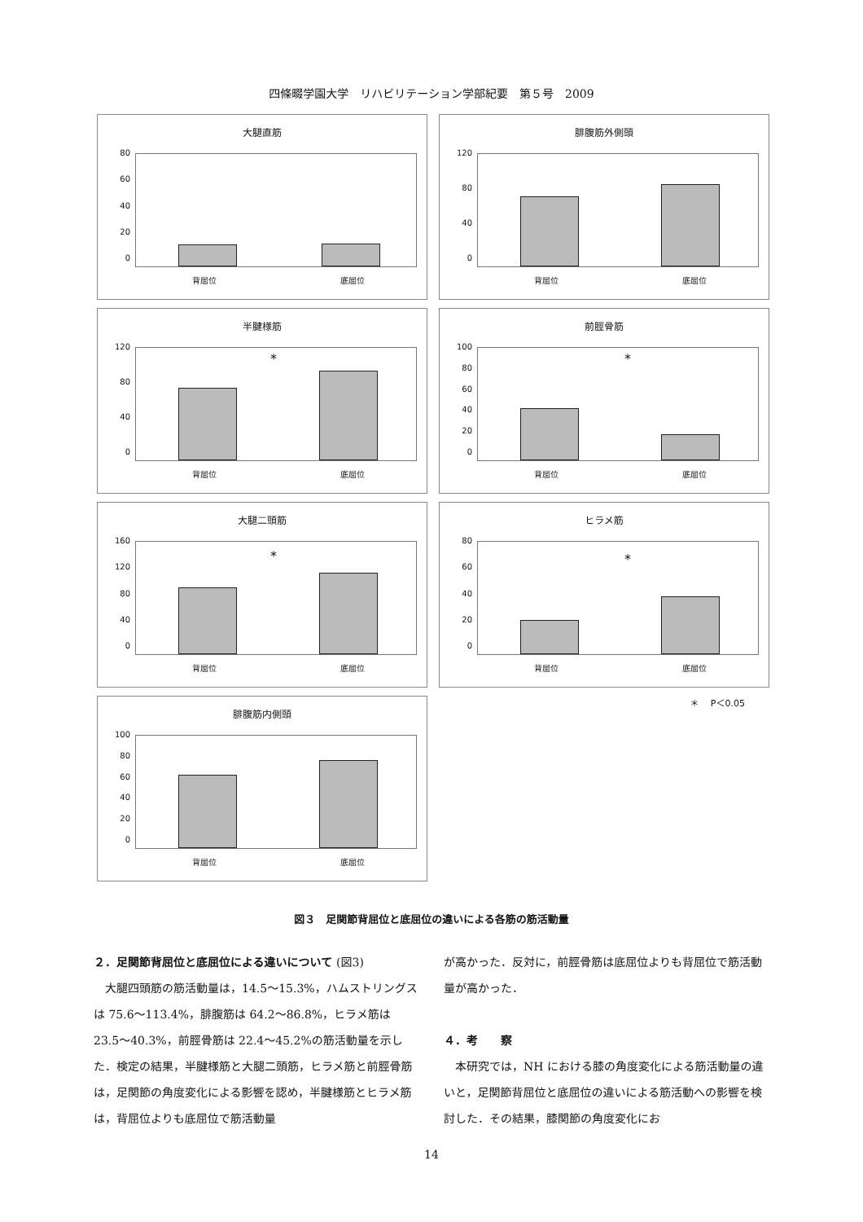四條畷学園大学　リハビリテーション学部紀要　第５号　2009
大腿直筋
80
60
40
20
0
背屈位 底屈位
腓腹筋外側頭
120
80
40
0
背屈位 底屈位
半腱様筋
120
80
40
0
*
背屈位 底屈位
前脛骨筋
100
80
60
40
20
0
*
背屈位 底屈位
大腿二頭筋
160
120
80
40
0
*
背屈位 底屈位
ヒラメ筋
80
60
40
20
0
*
背屈位 底屈位
腓腹筋内側頭
100
80
60
40
20
0
背屈位 底屈位
＊　 P＜0.05
図３　足関節背屈位と底屈位の違いによる各筋の筋活動量
２．足関節背屈位と底屈位による違いについて (図3)
　大腿四頭筋の筋活動量は，14.5～15.3%，ハムストリングスは 75.6～113.4%，腓腹筋は 64.2～86.8%，ヒラメ筋は 23.5～40.3%，前脛骨筋は 22.4～45.2%の筋活動量を示した．検定の結果，半腱様筋と大腿二頭筋，ヒラメ筋と前脛骨筋は，足関節の角度変化による影響を認め，半腱様筋とヒラメ筋は，背屈位よりも底屈位で筋活動量
が高かった．反対に，前脛骨筋は底屈位よりも背屈位で筋活動量が高かった．
４．考　　察
　本研究では，NH における膝の角度変化による筋活動量の違いと，足関節背屈位と底屈位の違いによる筋活動への影響を検討した．その結果，膝関節の角度変化にお
14